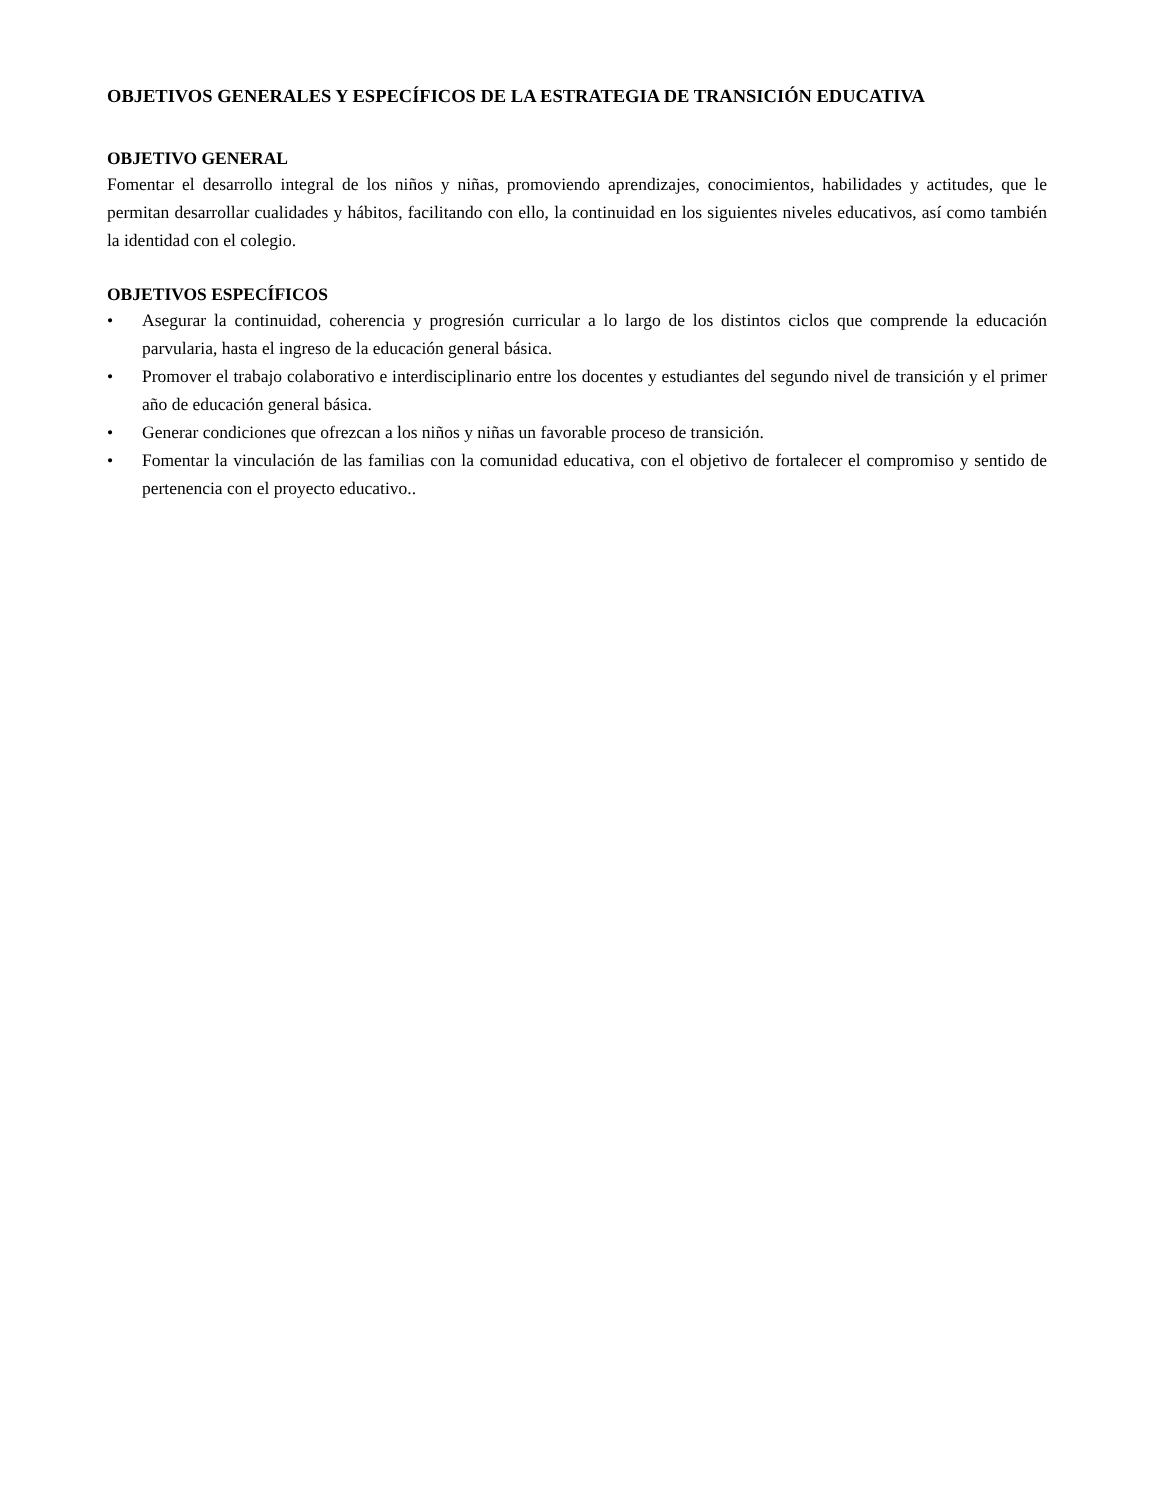OBJETIVOS GENERALES Y ESPECÍFICOS DE LA ESTRATEGIA DE TRANSICIÓN EDUCATIVA
OBJETIVO GENERAL
Fomentar el desarrollo integral de los niños y niñas, promoviendo aprendizajes, conocimientos, habilidades y actitudes, que le permitan desarrollar cualidades y hábitos, facilitando con ello, la continuidad en los siguientes niveles educativos, así como también la identidad con el colegio.
OBJETIVOS ESPECÍFICOS
• Asegurar la continuidad, coherencia y progresión curricular a lo largo de los distintos ciclos que comprende la educación parvularia, hasta el ingreso de la educación general básica.
• Promover el trabajo colaborativo e interdisciplinario entre los docentes y estudiantes del segundo nivel de transición y el primer año de educación general básica.
• Generar condiciones que ofrezcan a los niños y niñas un favorable proceso de transición.
• Fomentar la vinculación de las familias con la comunidad educativa, con el objetivo de fortalecer el compromiso y sentido de pertenencia con el proyecto educativo..